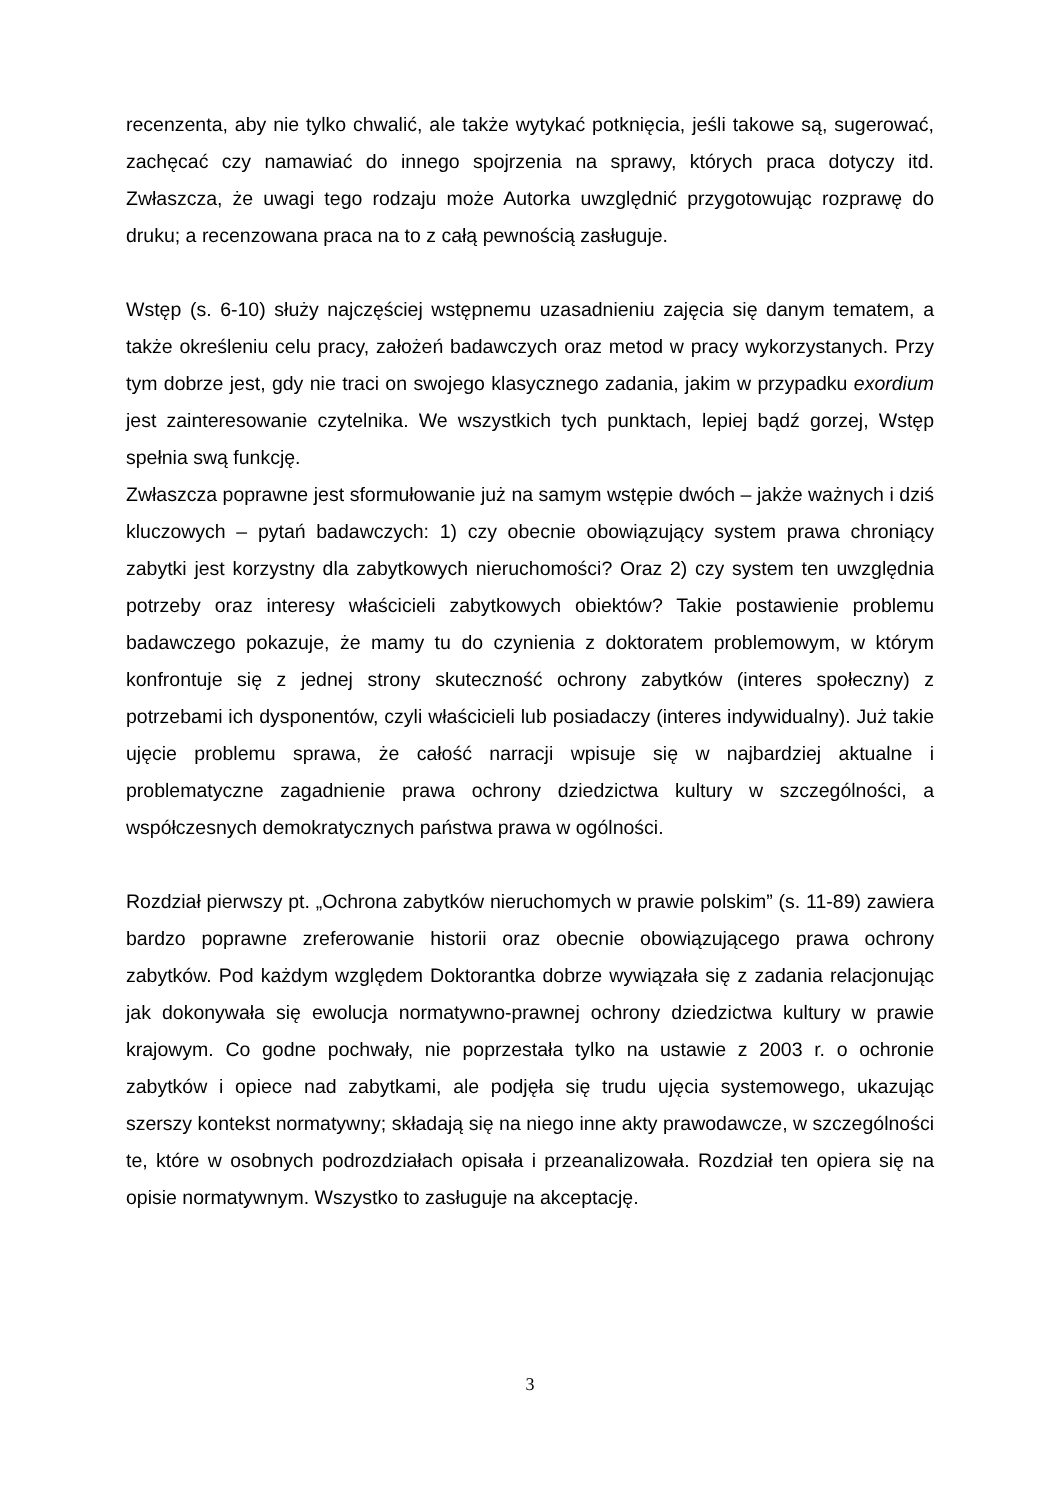recenzenta, aby nie tylko chwalić, ale także wytykać potknięcia, jeśli takowe są, sugerować, zachęcać czy namawiać do innego spojrzenia na sprawy, których praca dotyczy itd. Zwłaszcza, że uwagi tego rodzaju może Autorka uwzględnić przygotowując rozprawę do druku; a recenzowana praca na to z całą pewnością zasługuje.
Wstęp (s. 6-10) służy najczęściej wstępnemu uzasadnieniu zajęcia się danym tematem, a także określeniu celu pracy, założeń badawczych oraz metod w pracy wykorzystanych. Przy tym dobrze jest, gdy nie traci on swojego klasycznego zadania, jakim w przypadku exordium jest zainteresowanie czytelnika. We wszystkich tych punktach, lepiej bądź gorzej, Wstęp spełnia swą funkcję.
Zwłaszcza poprawne jest sformułowanie już na samym wstępie dwóch – jakże ważnych i dziś kluczowych – pytań badawczych: 1) czy obecnie obowiązujący system prawa chroniący zabytki jest korzystny dla zabytkowych nieruchomości? Oraz 2) czy system ten uwzględnia potrzeby oraz interesy właścicieli zabytkowych obiektów? Takie postawienie problemu badawczego pokazuje, że mamy tu do czynienia z doktoratem problemowym, w którym konfrontuje się z jednej strony skuteczność ochrony zabytków (interes społeczny) z potrzebami ich dysponentów, czyli właścicieli lub posiadaczy (interes indywidualny). Już takie ujęcie problemu sprawa, że całość narracji wpisuje się w najbardziej aktualne i problematyczne zagadnienie prawa ochrony dziedzictwa kultury w szczególności, a współczesnych demokratycznych państwa prawa w ogólności.
Rozdział pierwszy pt. „Ochrona zabytków nieruchomych w prawie polskim” (s. 11-89) zawiera bardzo poprawne zreferowanie historii oraz obecnie obowiązującego prawa ochrony zabytków. Pod każdym względem Doktorantka dobrze wywiązała się z zadania relacjonując jak dokonywała się ewolucja normatywno-prawnej ochrony dziedzictwa kultury w prawie krajowym. Co godne pochwały, nie poprzestała tylko na ustawie z 2003 r. o ochronie zabytków i opiece nad zabytkami, ale podjęła się trudu ujęcia systemowego, ukazując szerszy kontekst normatywny; składają się na niego inne akty prawodawcze, w szczególności te, które w osobnych podrozdziałach opisała i przeanalizowała. Rozdział ten opiera się na opisie normatywnym. Wszystko to zasługuje na akceptację.
3